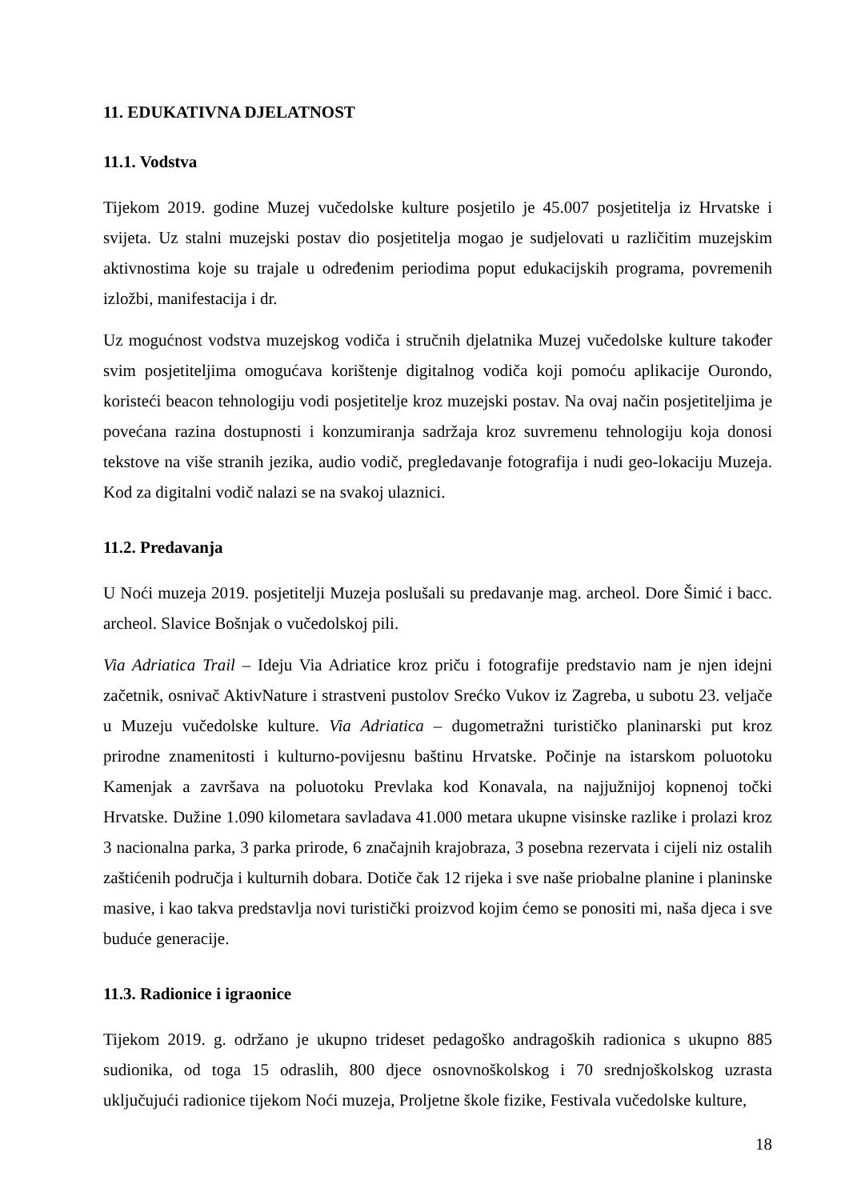11. EDUKATIVNA DJELATNOST
11.1. Vodstva
Tijekom 2019. godine Muzej vučedolske kulture posjetilo je 45.007 posjetitelja iz Hrvatske i svijeta. Uz stalni muzejski postav dio posjetitelja mogao je sudjelovati u različitim muzejskim aktivnostima koje su trajale u određenim periodima poput edukacijskih programa, povremenih izložbi, manifestacija i dr.
Uz mogućnost vodstva muzejskog vodiča i stručnih djelatnika Muzej vučedolske kulture također svim posjetiteljima omogućava korištenje digitalnog vodiča koji pomoću aplikacije Ourondo, koristeći beacon tehnologiju vodi posjetitelje kroz muzejski postav. Na ovaj način posjetiteljima je povećana razina dostupnosti i konzumiranja sadržaja kroz suvremenu tehnologiju koja donosi tekstove na više stranih jezika, audio vodič, pregledavanje fotografija i nudi geo-lokaciju Muzeja. Kod za digitalni vodič nalazi se na svakoj ulaznici.
11.2. Predavanja
U Noći muzeja 2019. posjetitelji Muzeja poslušali su predavanje mag. archeol. Dore Šimić i bacc. archeol. Slavice Bošnjak o vučedolskoj pili.
Via Adriatica Trail – Ideju Via Adriatice kroz priču i fotografije predstavio nam je njen idejni začetnik, osnivač AktivNature i strastveni pustolov Srećko Vukov iz Zagreba, u subotu 23. veljače u Muzeju vučedolske kulture. Via Adriatica – dugometražni turističko planinarski put kroz prirodne znamenitosti i kulturno-povijesnu baštinu Hrvatske. Počinje na istarskom poluotoku Kamenjak a završava na poluotoku Prevlaka kod Konavala, na najjužnijoj kopnenoj točki Hrvatske. Dužine 1.090 kilometara savladava 41.000 metara ukupne visinske razlike i prolazi kroz 3 nacionalna parka, 3 parka prirode, 6 značajnih krajobraza, 3 posebna rezervata i cijeli niz ostalih zaštićenih područja i kulturnih dobara. Dotiče čak 12 rijeka i sve naše priobalne planine i planinske masive, i kao takva predstavlja novi turistički proizvod kojim ćemo se ponositi mi, naša djeca i sve buduće generacije.
11.3. Radionice i igraonice
Tijekom 2019. g. održano je ukupno trideset pedagoško andragoških radionica s ukupno 885 sudionika, od toga 15 odraslih, 800 djece osnovnoškolskog i 70 srednjoškolskog uzrasta uključujući radionice tijekom Noći muzeja, Proljetne škole fizike, Festivala vučedolske kulture,
18